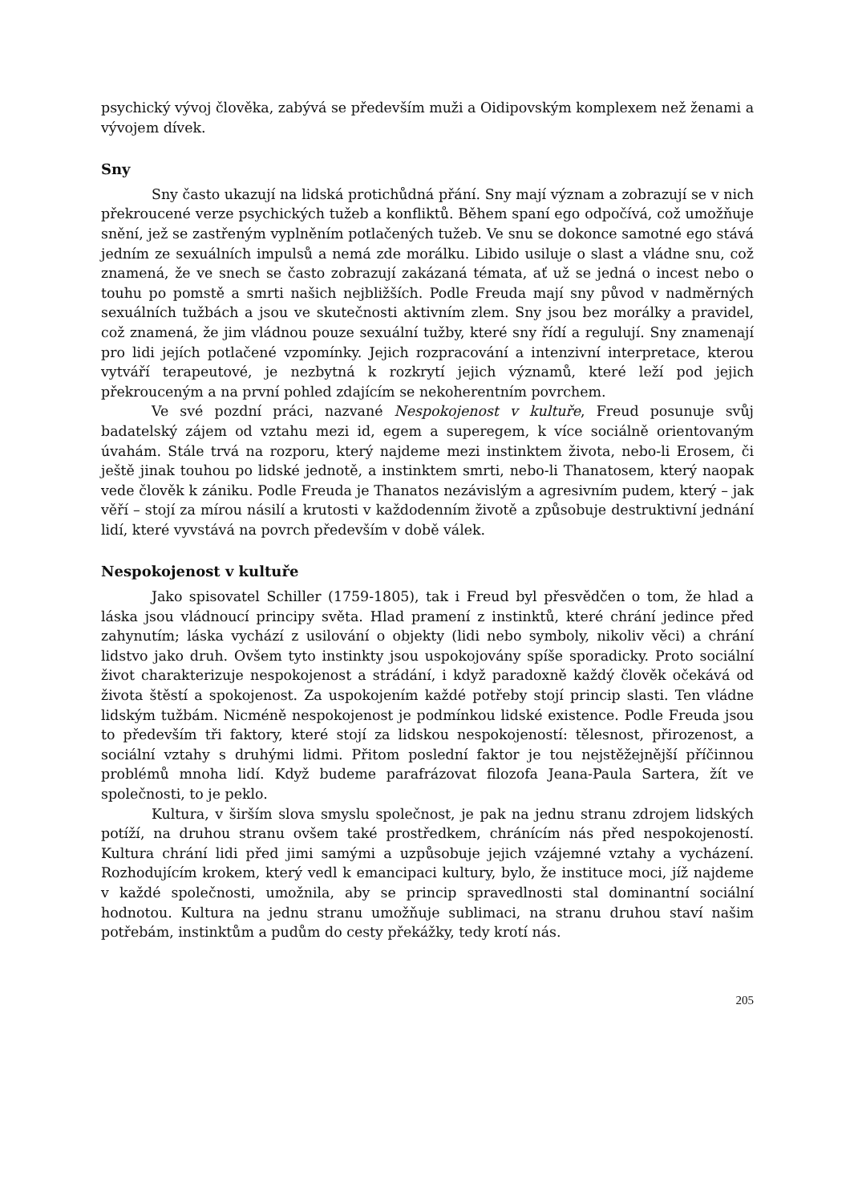psychický vývoj člověka, zabývá se především muži a Oidipovským komplexem než ženami a vývojem dívek.
Sny
Sny často ukazují na lidská protichůdná přání. Sny mají význam a zobrazují se v nich překroucené verze psychických tužeb a konfliktů. Během spaní ego odpočívá, což umožňuje snění, jež se zastřeným vyplněním potlačených tužeb. Ve snu se dokonce samotné ego stává jedním ze sexuálních impulsů a nemá zde morálku. Libido usiluje o slast a vládne snu, což znamená, že ve snech se často zobrazují zakázaná témata, ať už se jedná o incest nebo o touhu po pomstě a smrti našich nejbližších. Podle Freuda mají sny původ v nadměrných sexuálních tužbách a jsou ve skutečnosti aktivním zlem. Sny jsou bez morálky a pravidel, což znamená, že jim vládnou pouze sexuální tužby, které sny řídí a regulují. Sny znamenají pro lidi jejích potlačené vzpomínky. Jejich rozpracování a intenzivní interpretace, kterou vytváří terapeutové, je nezbytná k rozkrytí jejich významů, které leží pod jejich překrouceným a na první pohled zdajícím se nekoherentním povrchem.
Ve své pozdní práci, nazvané Nespokojenost v kultuře, Freud posunuje svůj badatelský zájem od vztahu mezi id, egem a superegem, k více sociálně orientovaným úvahám. Stále trvá na rozporu, který najdeme mezi instinktem života, nebo-li Erosem, či ještě jinak touhou po lidské jednotě, a instinktem smrti, nebo-li Thanatosem, který naopak vede člověk k zániku. Podle Freuda je Thanatos nezávislým a agresivním pudem, který – jak věří – stojí za mírou násilí a krutosti v každodenním životě a způsobuje destruktivní jednání lidí, které vyvstává na povrch především v době válek.
Nespokojenost v kultuře
Jako spisovatel Schiller (1759-1805), tak i Freud byl přesvědčen o tom, že hlad a láska jsou vládnoucí principy světa. Hlad pramení z instinktů, které chrání jedince před zahynutím; láska vychází z usilování o objekty (lidi nebo symboly, nikoliv věci) a chrání lidstvo jako druh. Ovšem tyto instinkty jsou uspokojovány spíše sporadicky. Proto sociální život charakterizuje nespokojenost a strádání, i když paradoxně každý člověk očekává od života štěstí a spokojenost. Za uspokojením každé potřeby stojí princip slasti. Ten vládne lidským tužbám. Nicméně nespokojenost je podmínkou lidské existence. Podle Freuda jsou to především tři faktory, které stojí za lidskou nespokojeností: tělesnost, přirozenost, a sociální vztahy s druhými lidmi. Přitom poslední faktor je tou nejstěžejnější příčinnou problémů mnoha lidí. Když budeme parafrázovat filozofa Jeana-Paula Sartera, žít ve společnosti, to je peklo.
Kultura, v širším slova smyslu společnost, je pak na jednu stranu zdrojem lidských potíží, na druhou stranu ovšem také prostředkem, chránícím nás před nespokojeností. Kultura chrání lidi před jimi samými a uzpůsobuje jejich vzájemné vztahy a vycházení. Rozhodujícím krokem, který vedl k emancipaci kultury, bylo, že instituce moci, jíž najdeme v každé společnosti, umožnila, aby se princip spravedlnosti stal dominantní sociální hodnotou. Kultura na jednu stranu umožňuje sublimaci, na stranu druhou staví našim potřebám, instinktům a pudům do cesty překážky, tedy krotí nás.
205